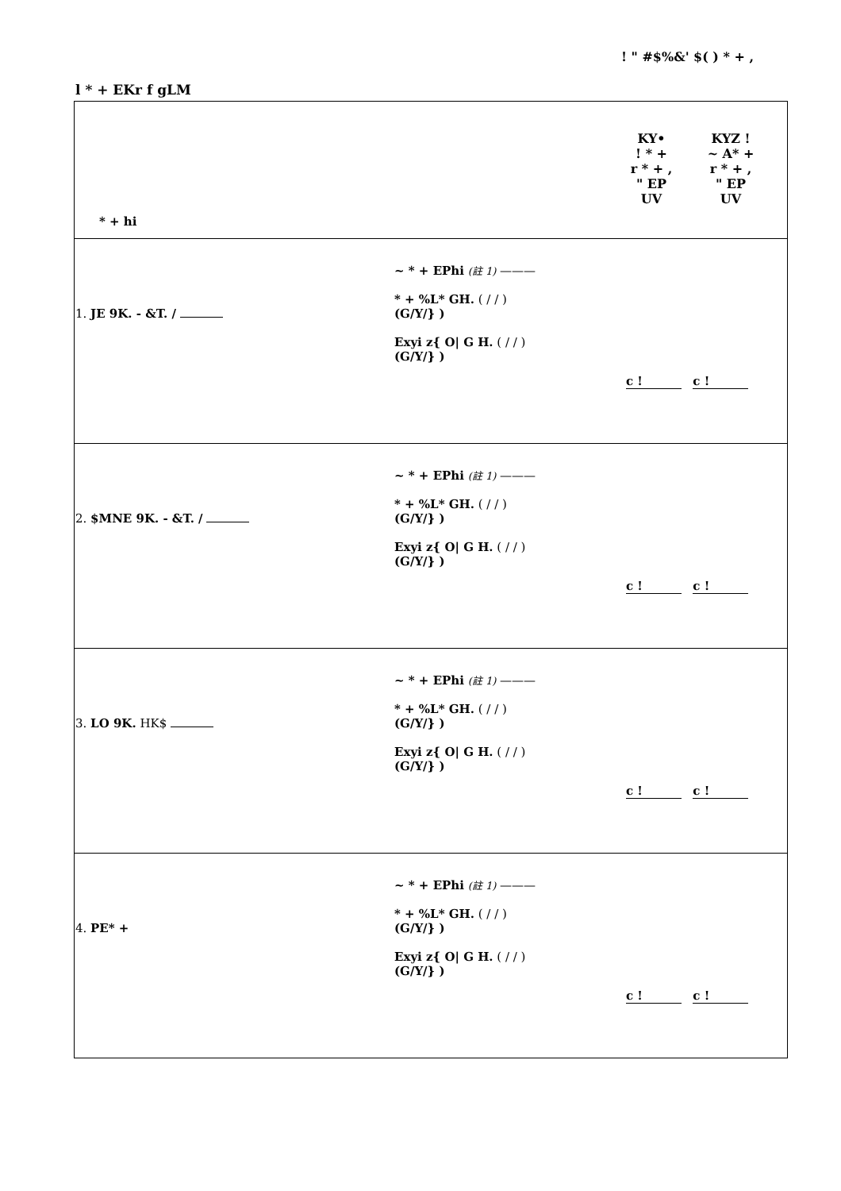! " #$%&' $( ) * + ,
l * + EKr f gLM
| KY• ! * + r * + , " EP UV KYZ ! ~ A* + r * + , " EP UV * + hi | | |
| 1. JE 9K. - &T. / | ~ * + EPhi (註 1) ——— * + %L* GH. ( / / ) (G/Y/} ) Exyi z{ O/ G H. ( / / ) (G/Y/} ) | c ! c ! |
| 2. $MNE 9K. - &T. / | ~ * + EPhi (註 1) ——— * + %L* GH. ( / / ) (G/Y/} ) Exyi z{ O/ G H. ( / / ) (G/Y/} ) | c ! c ! |
| 3. LO 9K. HK$ | ~ * + EPhi (註 1) ——— * + %L* GH. ( / / ) (G/Y/} ) Exyi z{ O/ G H. ( / / ) (G/Y/} ) | c ! c ! |
| 4. PE* + | ~ * + EPhi (註 1) ——— * + %L* GH. ( / / ) (G/Y/} ) Exyi z{ O/ G H. ( / / ) (G/Y/} ) | c ! c ! |